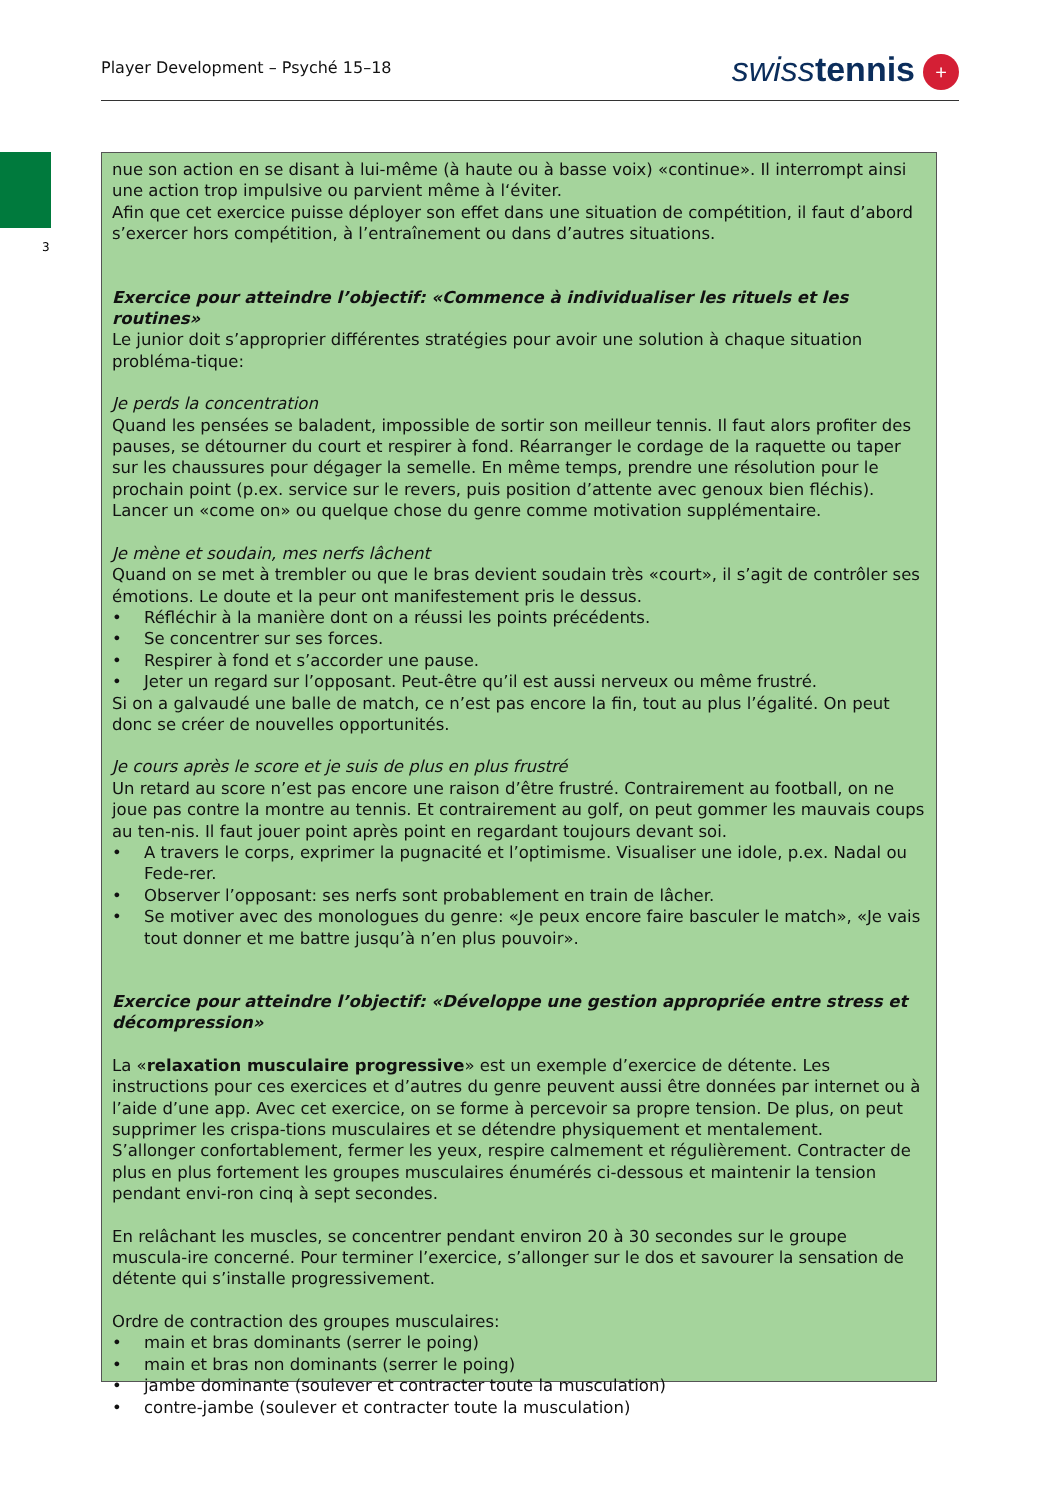Player Development – Psyché 15–18
swiss tennis +
3
nue son action en se disant à lui-même (à haute ou à basse voix) «continue». Il interrompt ainsi une action trop impulsive ou parvient même à l‘éviter.
Afin que cet exercice puisse déployer son effet dans une situation de compétition, il faut d’abord s’exercer hors compétition, à l’entraînement ou dans d’autres situations.
Exercice pour atteindre l’objectif: «Commence à individualiser les rituels et les routines»
Le junior doit s’approprier différentes stratégies pour avoir une solution à chaque situation probléma-tique:
Je perds la concentration
Quand les pensées se baladent, impossible de sortir son meilleur tennis. Il faut alors profiter des pauses, se détourner du court et respirer à fond. Réarranger le cordage de la raquette ou taper sur les chaussures pour dégager la semelle. En même temps, prendre une résolution pour le prochain point (p.ex. service sur le revers, puis position d’attente avec genoux bien fléchis). Lancer un «come on» ou quelque chose du genre comme motivation supplémentaire.
Je mène et soudain, mes nerfs lâchent
Quand on se met à trembler ou que le bras devient soudain très «court», il s’agit de contrôler ses émotions. Le doute et la peur ont manifestement pris le dessus.
• Réfléchir à la manière dont on a réussi les points précédents.
• Se concentrer sur ses forces.
• Respirer à fond et s’accorder une pause.
• Jeter un regard sur l’opposant. Peut-être qu’il est aussi nerveux ou même frustré.
Si on a galvaudé une balle de match, ce n’est pas encore la fin, tout au plus l’égalité. On peut donc se créer de nouvelles opportunités.
Je cours après le score et je suis de plus en plus frustré
Un retard au score n’est pas encore une raison d’être frustré. Contrairement au football, on ne joue pas contre la montre au tennis. Et contrairement au golf, on peut gommer les mauvais coups au ten-nis. Il faut jouer point après point en regardant toujours devant soi.
• A travers le corps, exprimer la pugnacité et l’optimisme. Visualiser une idole, p.ex. Nadal ou Fede-rer.
• Observer l’opposant: ses nerfs sont probablement en train de lâcher.
• Se motiver avec des monologues du genre: «Je peux encore faire basculer le match», «Je vais tout donner et me battre jusqu’à n’en plus pouvoir».
Exercice pour atteindre l’objectif: «Développe une gestion appropriée entre stress et décompression»
La «relaxation musculaire progressive» est un exemple d’exercice de détente. Les instructions pour ces exercices et d’autres du genre peuvent aussi être données par internet ou à l’aide d’une app. Avec cet exercice, on se forme à percevoir sa propre tension. De plus, on peut supprimer les crispa-tions musculaires et se détendre physiquement et mentalement.
S’allonger confortablement, fermer les yeux, respire calmement et régulièrement. Contracter de plus en plus fortement les groupes musculaires énumérés ci-dessous et maintenir la tension pendant envi-ron cinq à sept secondes.
En relâchant les muscles, se concentrer pendant environ 20 à 30 secondes sur le groupe muscula-ire concerné. Pour terminer l’exercice, s’allonger sur le dos et savourer la sensation de détente qui s’installe progressivement.
Ordre de contraction des groupes musculaires:
• main et bras dominants (serrer le poing)
• main et bras non dominants (serrer le poing)
• jambe dominante (soulever et contracter toute la musculation)
• contre-jambe (soulever et contracter toute la musculation)